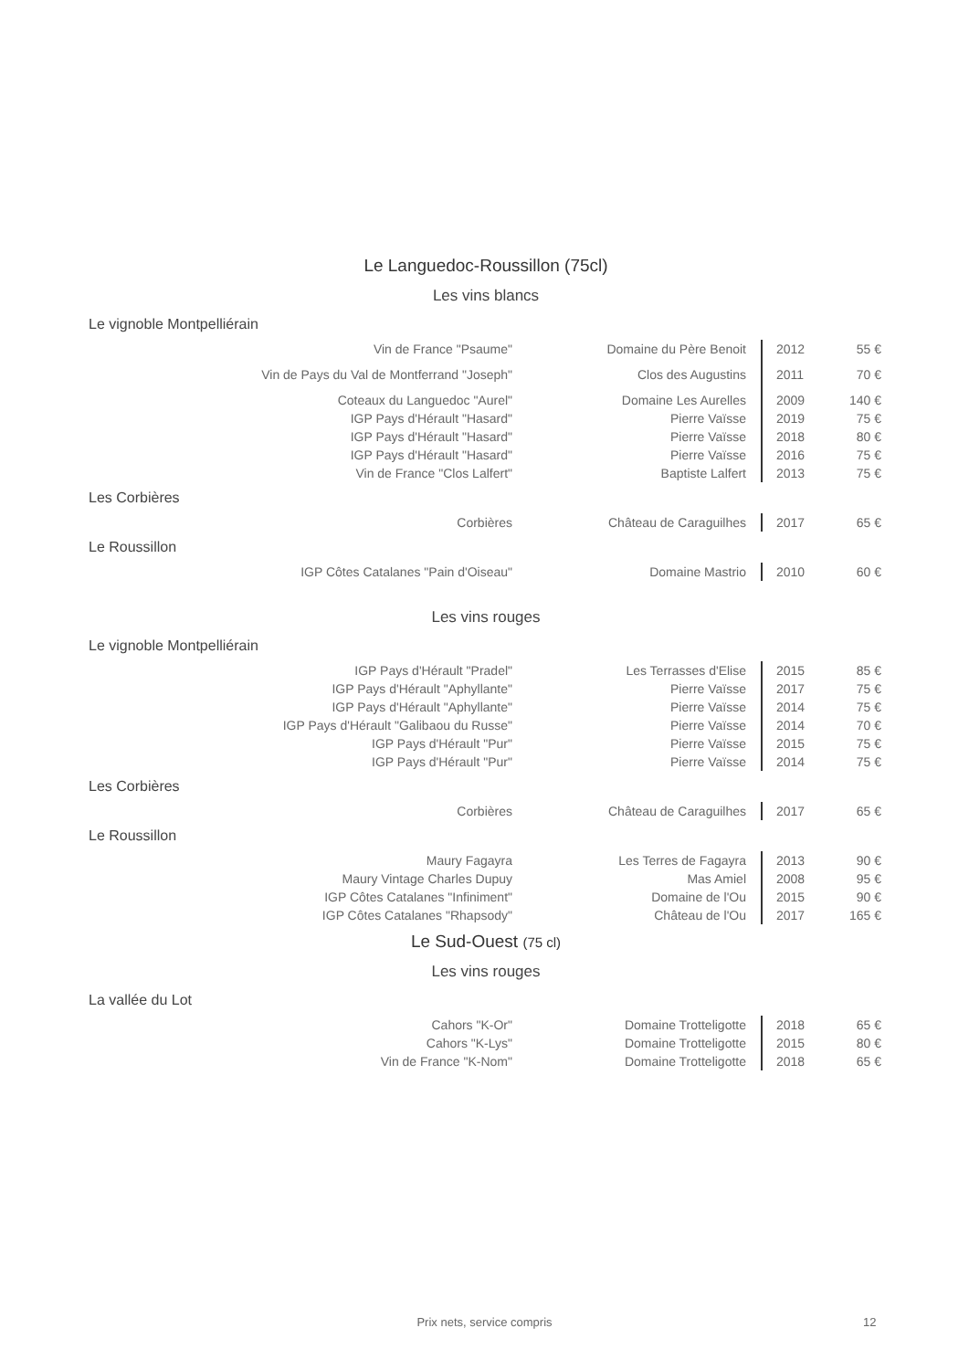Le Languedoc-Roussillon (75cl)
Les vins blancs
Le vignoble Montpelliérain
| Vin de France "Psaume" | Domaine du Père Benoit | 2012 | 55 € |
| Vin de Pays du Val de Montferrand "Joseph" | Clos des Augustins | 2011 | 70 € |
| Coteaux du Languedoc "Aurel" | Domaine Les Aurelles | 2009 | 140 € |
| IGP Pays d'Hérault "Hasard" | Pierre Vaïsse | 2019 | 75 € |
| IGP Pays d'Hérault "Hasard" | Pierre Vaïsse | 2018 | 80 € |
| IGP Pays d'Hérault "Hasard" | Pierre Vaïsse | 2016 | 75 € |
| Vin de France "Clos Lalfert" | Baptiste Lalfert | 2013 | 75 € |
Les Corbières
| Corbières | Château de Caraguilhes | 2017 | 65 € |
Le Roussillon
| IGP Côtes Catalanes "Pain d'Oiseau" | Domaine Mastrio | 2010 | 60 € |
Les vins rouges
Le vignoble Montpelliérain
| IGP Pays d'Hérault "Pradel" | Les Terrasses d'Elise | 2015 | 85 € |
| IGP Pays d'Hérault "Aphyllante" | Pierre Vaïsse | 2017 | 75 € |
| IGP Pays d'Hérault "Aphyllante" | Pierre Vaïsse | 2014 | 75 € |
| IGP Pays d'Hérault "Galibaou du Russe" | Pierre Vaïsse | 2014 | 70 € |
| IGP Pays d'Hérault "Pur" | Pierre Vaïsse | 2015 | 75 € |
| IGP Pays d'Hérault "Pur" | Pierre Vaïsse | 2014 | 75 € |
Les Corbières
| Corbières | Château de Caraguilhes | 2017 | 65 € |
Le Roussillon
| Maury Fagayra | Les Terres de Fagayra | 2013 | 90 € |
| Maury Vintage Charles Dupuy | Mas Amiel | 2008 | 95 € |
| IGP Côtes Catalanes "Infiniment" | Domaine de l'Ou | 2015 | 90 € |
| IGP Côtes Catalanes "Rhapsody" | Château de l'Ou | 2017 | 165 € |
Le Sud-Ouest (75 cl)
Les vins rouges
La vallée du Lot
| Cahors "K-Or" | Domaine Trotteligotte | 2018 | 65 € |
| Cahors "K-Lys" | Domaine Trotteligotte | 2015 | 80 € |
| Vin de France "K-Nom" | Domaine Trotteligotte | 2018 | 65 € |
Prix nets, service compris 12